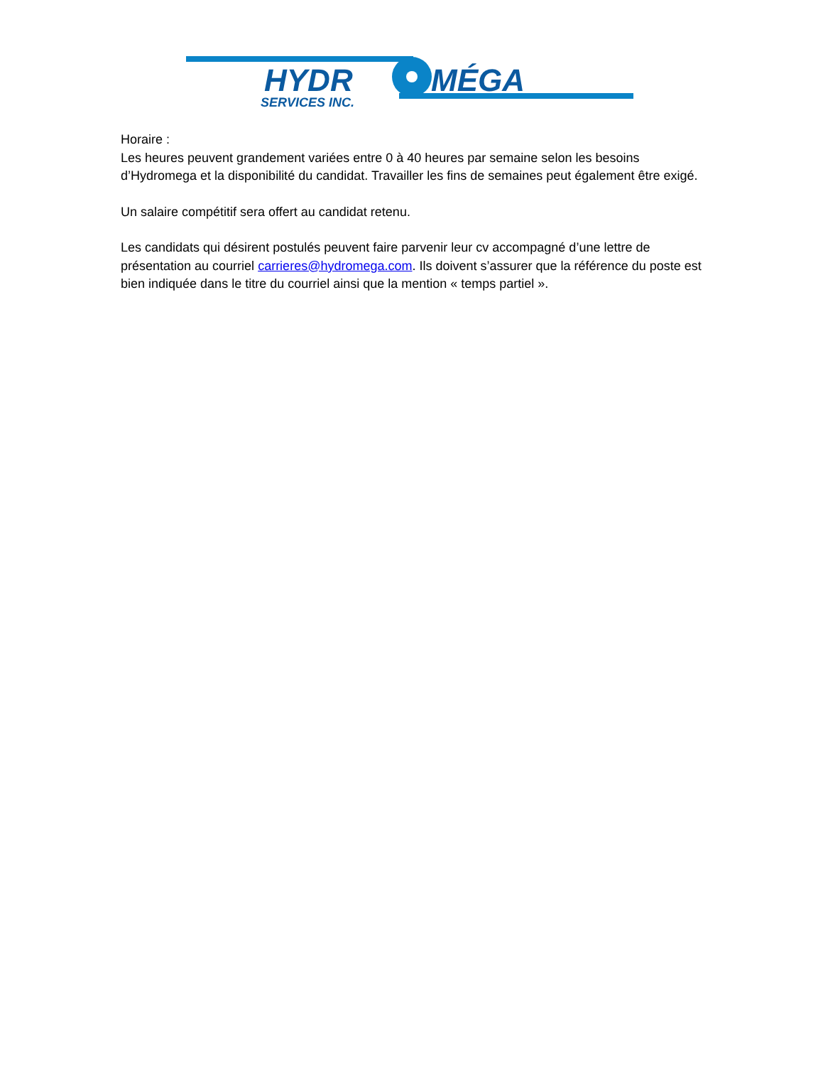HYDR
MÉGA
SERVICES INC.
Horaire :
Les heures peuvent grandement variées entre 0 à 40 heures par semaine selon les besoins d’Hydromega et la disponibilité du candidat. Travailler les fins de semaines peut également être exigé.
Un salaire compétitif sera offert au candidat retenu.
Les candidats qui désirent postulés peuvent faire parvenir leur cv accompagné d’une lettre de présentation au courriel carrieres@hydromega.com. Ils doivent s’assurer que la référence du poste est bien indiquée dans le titre du courriel ainsi que la mention « temps partiel ».